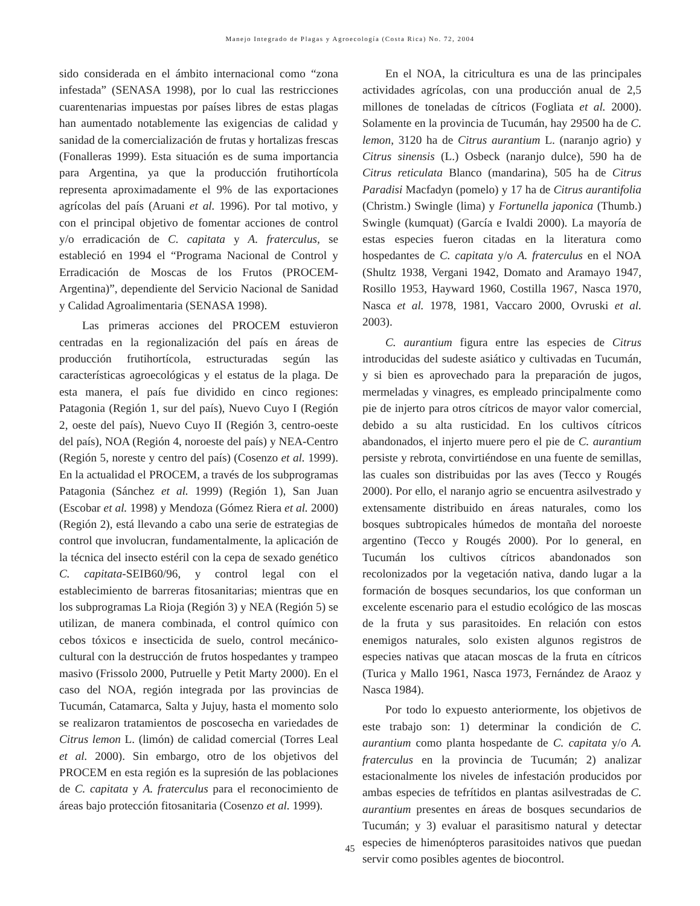Manejo Integrado de Plagas y Agroecología (Costa Rica) No. 72, 2004
sido considerada en el ámbito internacional como “zona infestada” (SENASA 1998), por lo cual las restricciones cuarentenarias impuestas por países libres de estas plagas han aumentado notablemente las exigencias de calidad y sanidad de la comercialización de frutas y hortalizas frescas (Fonalleras 1999). Esta situación es de suma importancia para Argentina, ya que la producción frutihortícola representa aproximadamente el 9% de las exportaciones agrícolas del país (Aruani et al. 1996). Por tal motivo, y con el principal objetivo de fomentar acciones de control y/o erradicación de C. capitata y A. fraterculus, se estableció en 1994 el “Programa Nacional de Control y Erradicación de Moscas de los Frutos (PROCEM-Argentina)”, dependiente del Servicio Nacional de Sanidad y Calidad Agroalimentaria (SENASA 1998).
Las primeras acciones del PROCEM estuvieron centradas en la regionalización del país en áreas de producción frutihortícola, estructuradas según las características agroecológicas y el estatus de la plaga. De esta manera, el país fue dividido en cinco regiones: Patagonia (Región 1, sur del país), Nuevo Cuyo I (Región 2, oeste del país), Nuevo Cuyo II (Región 3, centro-oeste del país), NOA (Región 4, noroeste del país) y NEA-Centro (Región 5, noreste y centro del país) (Cosenzo et al. 1999). En la actualidad el PROCEM, a través de los subprogramas Patagonia (Sánchez et al. 1999) (Región 1), San Juan (Escobar et al. 1998) y Mendoza (Gómez Riera et al. 2000) (Región 2), está llevando a cabo una serie de estrategias de control que involucran, fundamentalmente, la aplicación de la técnica del insecto estéril con la cepa de sexado genético C. capitata-SEIB60/96, y control legal con el establecimiento de barreras fitosanitarias; mientras que en los subprogramas La Rioja (Región 3) y NEA (Región 5) se utilizan, de manera combinada, el control químico con cebos tóxicos e insecticida de suelo, control mecánico-cultural con la destrucción de frutos hospedantes y trampeo masivo (Frissolo 2000, Putruelle y Petit Marty 2000). En el caso del NOA, región integrada por las provincias de Tucumán, Catamarca, Salta y Jujuy, hasta el momento solo se realizaron tratamientos de poscosecha en variedades de Citrus lemon L. (limón) de calidad comercial (Torres Leal et al. 2000). Sin embargo, otro de los objetivos del PROCEM en esta región es la supresión de las poblaciones de C. capitata y A. fraterculus para el reconocimiento de áreas bajo protección fitosanitaria (Cosenzo et al. 1999).
En el NOA, la citricultura es una de las principales actividades agrícolas, con una producción anual de 2,5 millones de toneladas de cítricos (Fogliata et al. 2000). Solamente en la provincia de Tucumán, hay 29500 ha de C. lemon, 3120 ha de Citrus aurantium L. (naranjo agrio) y Citrus sinensis (L.) Osbeck (naranjo dulce), 590 ha de Citrus reticulata Blanco (mandarina), 505 ha de Citrus Paradisi Macfadyn (pomelo) y 17 ha de Citrus aurantifolia (Christm.) Swingle (lima) y Fortunella japonica (Thumb.) Swingle (kumquat) (García e Ivaldi 2000). La mayoría de estas especies fueron citadas en la literatura como hospedantes de C. capitata y/o A. fraterculus en el NOA (Shultz 1938, Vergani 1942, Domato and Aramayo 1947, Rosillo 1953, Hayward 1960, Costilla 1967, Nasca 1970, Nasca et al. 1978, 1981, Vaccaro 2000, Ovruski et al. 2003).
C. aurantium figura entre las especies de Citrus introducidas del sudeste asiático y cultivadas en Tucumán, y si bien es aprovechado para la preparación de jugos, mermeladas y vinagres, es empleado principalmente como pie de injerto para otros cítricos de mayor valor comercial, debido a su alta rusticidad. En los cultivos cítricos abandonados, el injerto muere pero el pie de C. aurantium persiste y rebrota, convirtiéndose en una fuente de semillas, las cuales son distribuidas por las aves (Tecco y Rougés 2000). Por ello, el naranjo agrio se encuentra asilvestrado y extensamente distribuido en áreas naturales, como los bosques subtropicales húmedos de montaña del noroeste argentino (Tecco y Rougés 2000). Por lo general, en Tucumán los cultivos cítricos abandonados son recolonizados por la vegetación nativa, dando lugar a la formación de bosques secundarios, los que conforman un excelente escenario para el estudio ecológico de las moscas de la fruta y sus parasitoides. En relación con estos enemigos naturales, solo existen algunos registros de especies nativas que atacan moscas de la fruta en cítricos (Turica y Mallo 1961, Nasca 1973, Fernández de Araoz y Nasca 1984).
Por todo lo expuesto anteriormente, los objetivos de este trabajo son: 1) determinar la condición de C. aurantium como planta hospedante de C. capitata y/o A. fraterculus en la provincia de Tucumán; 2) analizar estacionalmente los niveles de infestación producidos por ambas especies de tefrítidos en plantas asilvestradas de C. aurantium presentes en áreas de bosques secundarios de Tucumán; y 3) evaluar el parasitismo natural y detectar especies de himenópteros parasitoides nativos que puedan servir como posibles agentes de biocontrol.
45